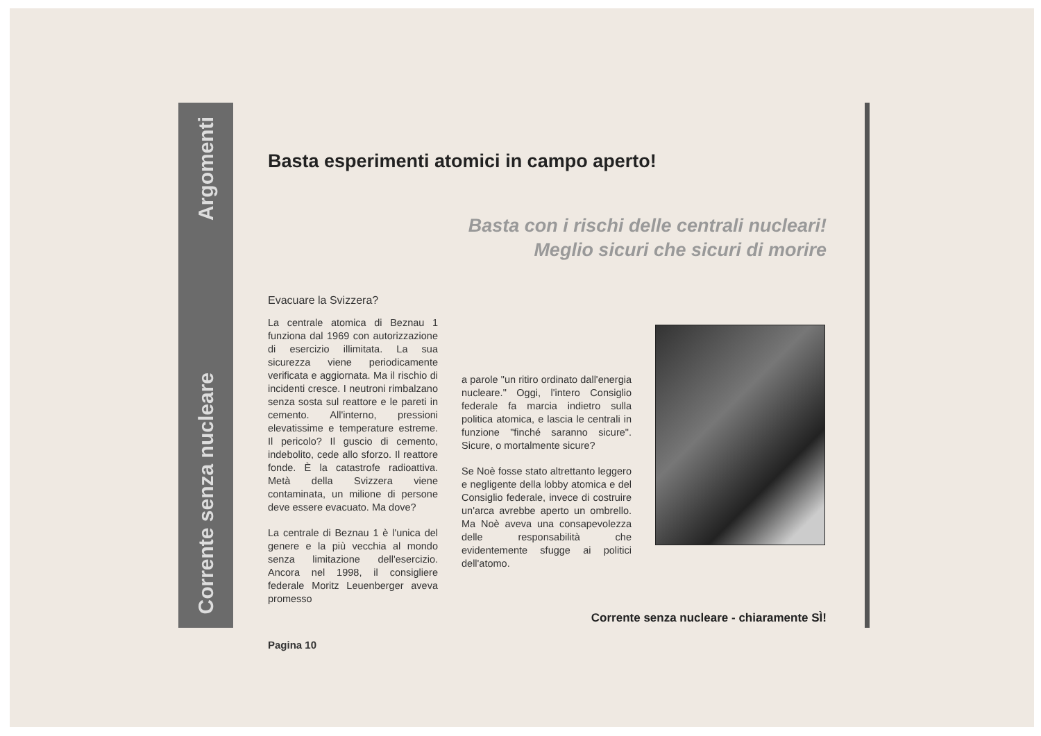Argomenti
Corrente senza nucleare
Basta esperimenti atomici in campo aperto!
Basta con i rischi delle centrali nucleari!
Meglio sicuri che sicuri di morire
Evacuare la Svizzera?
La centrale atomica di Beznau 1 funziona dal 1969 con autorizzazione di esercizio illimitata. La sua sicurezza viene periodicamente verificata e aggiornata. Ma il rischio di incidenti cresce. I neutroni rimbalzano senza sosta sul reattore e le pareti in cemento. All'interno, pressioni elevatissime e temperature estreme. Il pericolo? Il guscio di cemento, indebolito, cede allo sforzo. Il reattore fonde. È la catastrofe radioattiva. Metà della Svizzera viene contaminata, un milione di persone deve essere evacuato. Ma dove?
La centrale di Beznau 1 è l'unica del genere e la più vecchia al mondo senza limitazione dell'esercizio. Ancora nel 1998, il consigliere federale Moritz Leuenberger aveva promesso
a parole "un ritiro ordinato dall'energia nucleare." Oggi, l'intero Consiglio federale fa marcia indietro sulla politica atomica, e lascia le centrali in funzione "finché saranno sicure". Sicure, o mortalmente sicure?
Se Noè fosse stato altrettanto leggero e negligente della lobby atomica e del Consiglio federale, invece di costruire un'arca avrebbe aperto un ombrello. Ma Noè aveva una consapevolezza delle responsabilità che evidentemente sfugge ai politici dell'atomo.
Corrente senza nucleare - chiaramente SÌ!
Pagina 10